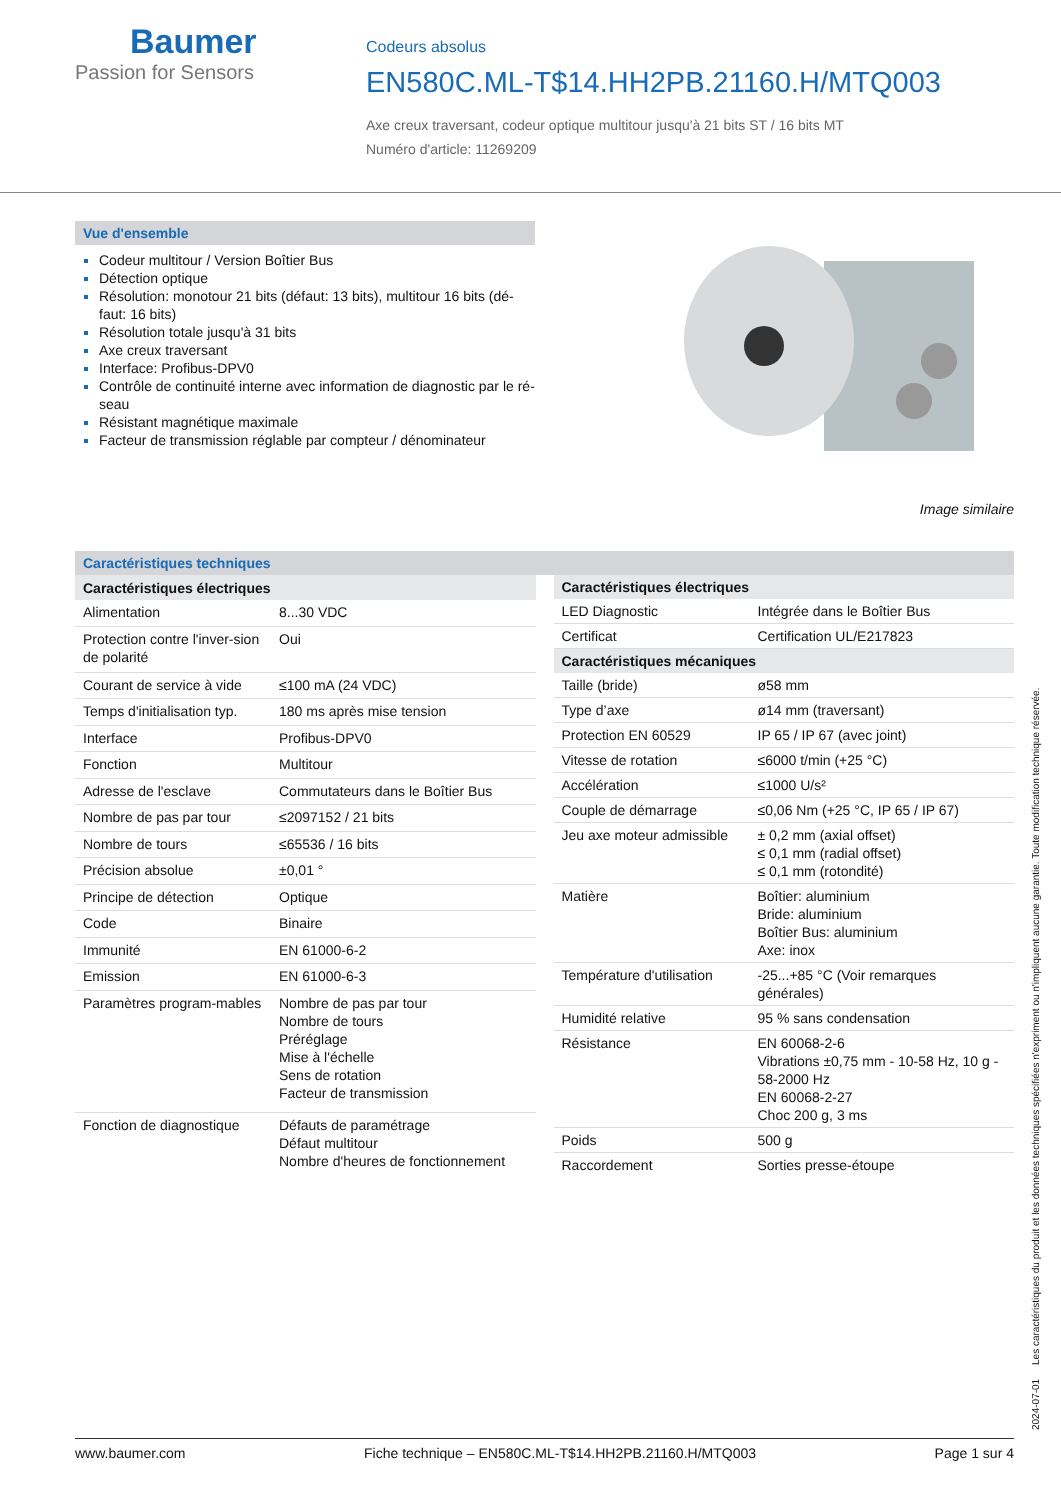Baumer
Passion for Sensors
Codeurs absolus
EN580C.ML-T$14.HH2PB.21160.H/MTQ003
Axe creux traversant, codeur optique multitour jusqu'à 21 bits ST / 16 bits MT
Numéro d'article: 11269209
Vue d'ensemble
Codeur multitour / Version Boîtier Bus
Détection optique
Résolution: monotour 21 bits (défaut: 13 bits), multitour 16 bits (dé-faut: 16 bits)
Résolution totale jusqu'à 31 bits
Axe creux traversant
Interface: Profibus-DPV0
Contrôle de continuité interne avec information de diagnostic par le ré-seau
Résistant magnétique maximale
Facteur de transmission réglable par compteur / dénominateur
Image similaire
Caractéristiques techniques
| Caractéristiques électriques | |
| --- | --- |
| Alimentation | 8...30 VDC |
| Protection contre l'inver-sion de polarité | Oui |
| Courant de service à vide | ≤100 mA (24 VDC) |
| Temps d'initialisation typ. | 180 ms après mise tension |
| Interface | Profibus-DPV0 |
| Fonction | Multitour |
| Adresse de l'esclave | Commutateurs dans le Boîtier Bus |
| Nombre de pas par tour | ≤2097152 / 21 bits |
| Nombre de tours | ≤65536 / 16 bits |
| Précision absolue | ±0,01 ° |
| Principe de détection | Optique |
| Code | Binaire |
| Immunité | EN 61000-6-2 |
| Emission | EN 61000-6-3 |
| Paramètres program-mables | Nombre de pas par tour Nombre de tours Préréglage Mise à l'échelle Sens de rotation Facteur de transmission |
| Fonction de diagnostique | Défauts de paramétrage Défaut multitour Nombre d'heures de fonctionnement |
| Caractéristiques électriques | |
| --- | --- |
| LED Diagnostic | Intégrée dans le Boîtier Bus |
| Certificat | Certification UL/E217823 |
| Caractéristiques mécaniques | |
| Taille (bride) | ø58 mm |
| Type d’axe | ø14 mm (traversant) |
| Protection EN 60529 | IP 65 / IP 67 (avec joint) |
| Vitesse de rotation | ≤6000 t/min (+25 °C) |
| Accélération | ≤1000 U/s² |
| Couple de démarrage | ≤0,06 Nm (+25 °C, IP 65 / IP 67) |
| Jeu axe moteur admissible | ± 0,2 mm (axial offset) ≤ 0,1 mm (radial offset) ≤ 0,1 mm (rotondité) |
| Matière | Boîtier: aluminium Bride: aluminium Boîtier Bus: aluminium Axe: inox |
| Température d'utilisation | -25...+85 °C (Voir remarques générales) |
| Humidité relative | 95 % sans condensation |
| Résistance | EN 60068-2-6 Vibrations ±0,75 mm - 10-58 Hz, 10 g - 58-2000 Hz EN 60068-2-27 Choc 200 g, 3 ms |
| Poids | 500 g |
| Raccordement | Sorties presse-étoupe |
www.baumer.com Fiche technique – EN580C.ML-T$14.HH2PB.21160.H/MTQ003 Page 1 sur 4
2024-07-01 Les caractéristiques du produit et les données techniques spécifiées n'expriment ou n'impliquent aucune garantie. Toute modification technique réservée.